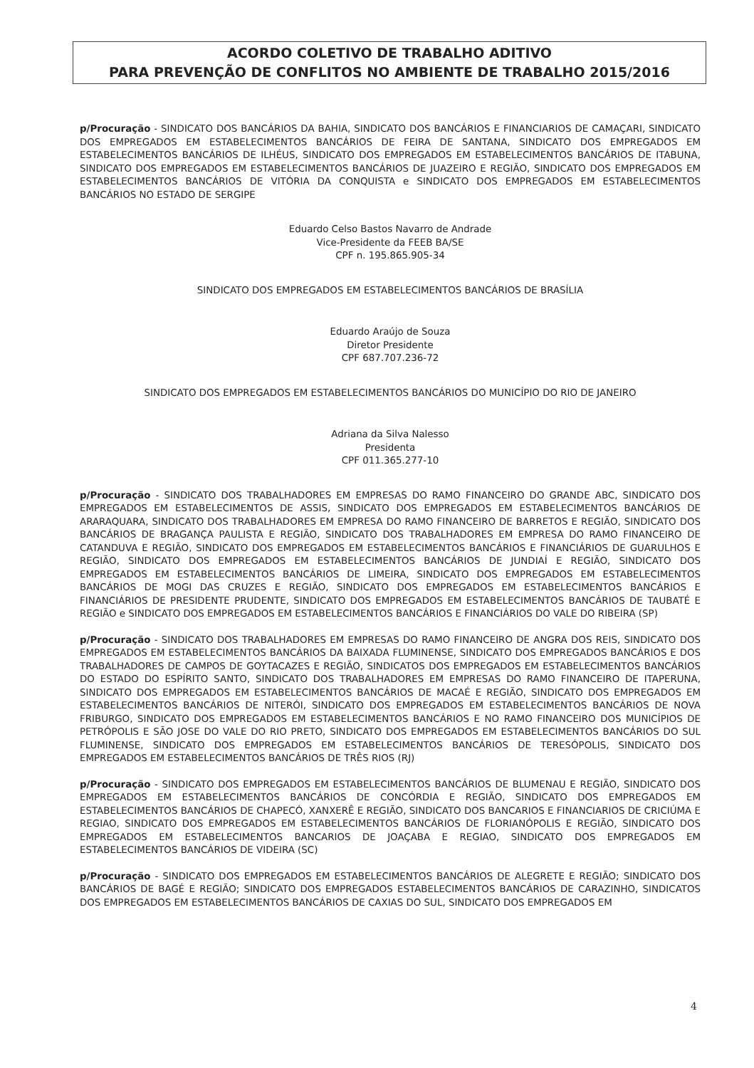ACORDO COLETIVO DE TRABALHO ADITIVO
PARA PREVENÇÃO DE CONFLITOS NO AMBIENTE DE TRABALHO 2015/2016
p/Procuração - SINDICATO DOS BANCÁRIOS DA BAHIA, SINDICATO DOS BANCÁRIOS E FINANCIARIOS DE CAMAÇARI, SINDICATO DOS EMPREGADOS EM ESTABELECIMENTOS BANCÁRIOS DE FEIRA DE SANTANA, SINDICATO DOS EMPREGADOS EM ESTABELECIMENTOS BANCÁRIOS DE ILHÉUS, SINDICATO DOS EMPREGADOS EM ESTABELECIMENTOS BANCÁRIOS DE ITABUNA, SINDICATO DOS EMPREGADOS EM ESTABELECIMENTOS BANCÁRIOS DE JUAZEIRO E REGIÃO, SINDICATO DOS EMPREGADOS EM ESTABELECIMENTOS BANCÁRIOS DE VITÓRIA DA CONQUISTA e SINDICATO DOS EMPREGADOS EM ESTABELECIMENTOS BANCÁRIOS NO ESTADO DE SERGIPE
Eduardo Celso Bastos Navarro de Andrade
Vice-Presidente da FEEB BA/SE
CPF n. 195.865.905-34
SINDICATO DOS EMPREGADOS EM ESTABELECIMENTOS BANCÁRIOS DE BRASÍLIA
Eduardo Araújo de Souza
Diretor Presidente
CPF 687.707.236-72
SINDICATO DOS EMPREGADOS EM ESTABELECIMENTOS BANCÁRIOS DO MUNICÍPIO DO RIO DE JANEIRO
Adriana da Silva Nalesso
Presidenta
CPF 011.365.277-10
p/Procuração - SINDICATO DOS TRABALHADORES EM EMPRESAS DO RAMO FINANCEIRO DO GRANDE ABC, SINDICATO DOS EMPREGADOS EM ESTABELECIMENTOS DE ASSIS, SINDICATO DOS EMPREGADOS EM ESTABELECIMENTOS BANCÁRIOS DE ARARAQUARA, SINDICATO DOS TRABALHADORES EM EMPRESA DO RAMO FINANCEIRO DE BARRETOS E REGIÃO, SINDICATO DOS BANCÁRIOS DE BRAGANÇA PAULISTA E REGIÃO, SINDICATO DOS TRABALHADORES EM EMPRESA DO RAMO FINANCEIRO DE CATANDUVA E REGIÃO, SINDICATO DOS EMPREGADOS EM ESTABELECIMENTOS BANCÁRIOS E FINANCIÁRIOS DE GUARULHOS E REGIÃO, SINDICATO DOS EMPREGADOS EM ESTABELECIMENTOS BANCÁRIOS DE JUNDIAÍ E REGIÃO, SINDICATO DOS EMPREGADOS EM ESTABELECIMENTOS BANCÁRIOS DE LIMEIRA, SINDICATO DOS EMPREGADOS EM ESTABELECIMENTOS BANCÁRIOS DE MOGI DAS CRUZES E REGIÃO, SINDICATO DOS EMPREGADOS EM ESTABELECIMENTOS BANCÁRIOS E FINANCIÁRIOS DE PRESIDENTE PRUDENTE, SINDICATO DOS EMPREGADOS EM ESTABELECIMENTOS BANCÁRIOS DE TAUBATÉ E REGIÃO e SINDICATO DOS EMPREGADOS EM ESTABELECIMENTOS BANCÁRIOS E FINANCIÁRIOS DO VALE DO RIBEIRA (SP)
p/Procuração - SINDICATO DOS TRABALHADORES EM EMPRESAS DO RAMO FINANCEIRO DE ANGRA DOS REIS, SINDICATO DOS EMPREGADOS EM ESTABELECIMENTOS BANCÁRIOS DA BAIXADA FLUMINENSE, SINDICATO DOS EMPREGADOS BANCÁRIOS E DOS TRABALHADORES DE CAMPOS DE GOYTACAZES E REGIÃO, SINDICATOS DOS EMPREGADOS EM ESTABELECIMENTOS BANCÁRIOS DO ESTADO DO ESPÍRITO SANTO, SINDICATO DOS TRABALHADORES EM EMPRESAS DO RAMO FINANCEIRO DE ITAPERUNA, SINDICATO DOS EMPREGADOS EM ESTABELECIMENTOS BANCÁRIOS DE MACAÉ E REGIÃO, SINDICATO DOS EMPREGADOS EM ESTABELECIMENTOS BANCÁRIOS DE NITERÓI, SINDICATO DOS EMPREGADOS EM ESTABELECIMENTOS BANCÁRIOS DE NOVA FRIBURGO, SINDICATO DOS EMPREGADOS EM ESTABELECIMENTOS BANCÁRIOS E NO RAMO FINANCEIRO DOS MUNICÍPIOS DE PETRÓPOLIS E SÃO JOSE DO VALE DO RIO PRETO, SINDICATO DOS EMPREGADOS EM ESTABELECIMENTOS BANCÁRIOS DO SUL FLUMINENSE, SINDICATO DOS EMPREGADOS EM ESTABELECIMENTOS BANCÁRIOS DE TERESÓPOLIS, SINDICATO DOS EMPREGADOS EM ESTABELECIMENTOS BANCÁRIOS DE TRÊS RIOS (RJ)
p/Procuração - SINDICATO DOS EMPREGADOS EM ESTABELECIMENTOS BANCÁRIOS DE BLUMENAU E REGIÃO, SINDICATO DOS EMPREGADOS EM ESTABELECIMENTOS BANCÁRIOS DE CONCÓRDIA E REGIÃO, SINDICATO DOS EMPREGADOS EM ESTABELECIMENTOS BANCÁRIOS DE CHAPECÓ, XANXERÊ E REGIÃO, SINDICATO DOS BANCARIOS E FINANCIARIOS DE CRICIÚMA E REGIAO, SINDICATO DOS EMPREGADOS EM ESTABELECIMENTOS BANCÁRIOS DE FLORIANÓPOLIS E REGIÃO, SINDICATO DOS EMPREGADOS EM ESTABELECIMENTOS BANCARIOS DE JOAÇABA E REGIAO, SINDICATO DOS EMPREGADOS EM ESTABELECIMENTOS BANCÁRIOS DE VIDEIRA (SC)
p/Procuração - SINDICATO DOS EMPREGADOS EM ESTABELECIMENTOS BANCÁRIOS DE ALEGRETE E REGIÃO; SINDICATO DOS BANCÁRIOS DE BAGÉ E REGIÃO; SINDICATO DOS EMPREGADOS ESTABELECIMENTOS BANCÁRIOS DE CARAZINHO, SINDICATOS DOS EMPREGADOS EM ESTABELECIMENTOS BANCÁRIOS DE CAXIAS DO SUL, SINDICATO DOS EMPREGADOS EM
4